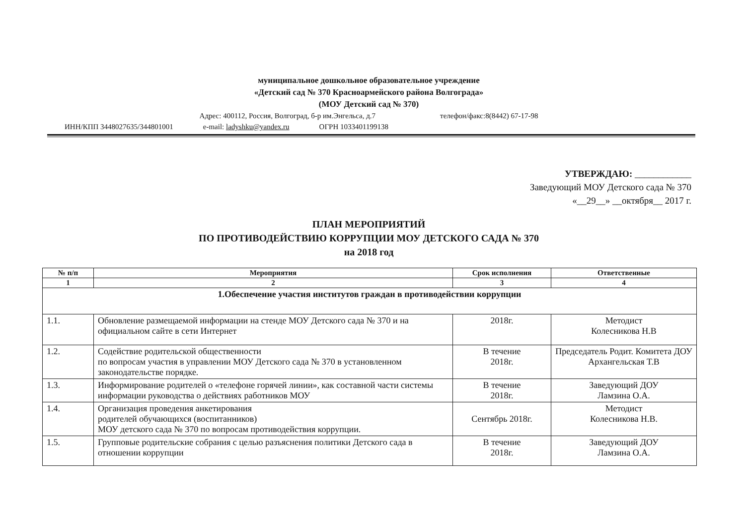муниципальное дошкольное образовательное учреждение
«Детский сад № 370 Красноармейского района Волгограда»
(МОУ Детский сад № 370)
Адрес: 400112, Россия, Волгоград, б-р им.Энгельса, д.7 телефон/факс:8(8442) 67-17-98
ИНН/КПП 3448027635/344801001 e-mail: ladyshku@yandex.ru ОГРН 1033401199138
УТВЕРЖДАЮ: ____________
Заведующий МОУ Детского сада № 370
«__29__» __октября__ 2017 г.
ПЛАН МЕРОПРИЯТИЙ
ПО ПРОТИВОДЕЙСТВИЮ КОРРУПЦИИ МОУ ДЕТСКОГО САДА № 370
на 2018 год
| № п/п | Мероприятия | Срок исполнения | Ответственные |
| --- | --- | --- | --- |
| 1 | 2 | 3 | 4 |
| 1.Обеспечение участия институтов граждан в противодействии коррупции | | | |
| 1.1. | Обновление размещаемой информации на стенде МОУ Детского сада № 370 и на официальном сайте в сети Интернет | 2018г. | Методист Колесникова Н.В |
| 1.2. | Содействие родительской общественности по вопросам участия в управлении МОУ Детского сада № 370 в установленном законодательстве порядке. | В течение 2018г. | Председатель Родит. Комитета ДОУ Архангельская Т.В |
| 1.3. | Информирование родителей о «телефоне горячей линии», как составной части системы информации руководства о действиях работников МОУ | В течение 2018г. | Заведующий ДОУ Ламзина О.А. |
| 1.4. | Организация проведения анкетирования родителей обучающихся (воспитанников) МОУ детского сада № 370 по вопросам противодействия коррупции. | Сентябрь 2018г. | Методист Колесникова Н.В. |
| 1.5. | Групповые родительские собрания с целью разъяснения политики Детского сада в отношении коррупции | В течение 2018г. | Заведующий ДОУ Ламзина О.А. |